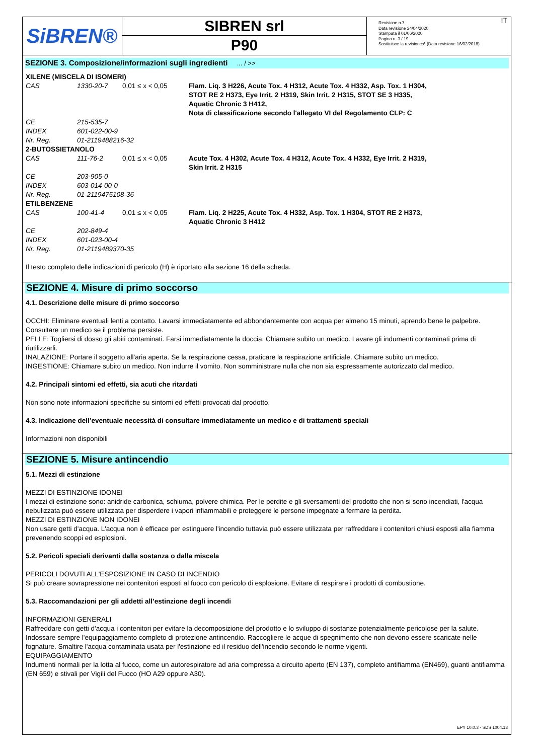SiBREN®
SIBREN srl
P90
Revisione n.7
Data revisione 24/04/2020
Stampata il 01/06/2020
Pagina n. 3 / 19
Sostituisce la revisione:6 (Data revisione 16/02/2018)
IT
SEZIONE 3. Composizione/informazioni sugli ingredienti ... / >>
| XILENE (MISCELA DI ISOMERI) | | | |
| CAS | 1330-20-7 | 0,01 ≤ x < 0,05 | Flam. Liq. 3 H226, Acute Tox. 4 H312, Acute Tox. 4 H332, Asp. Tox. 1 H304, STOT RE 2 H373, Eye Irrit. 2 H319, Skin Irrit. 2 H315, STOT SE 3 H335, Aquatic Chronic 3 H412, Nota di classificazione secondo l'allegato VI del Regolamento CLP: C |
| CE | 215-535-7 | | |
| INDEX | 601-022-00-9 | | |
| Nr. Reg. | 01-2119488216-32 | | |
| 2-BUTOSSIETANOLO | | | |
| CAS | 111-76-2 | 0,01 ≤ x < 0,05 | Acute Tox. 4 H302, Acute Tox. 4 H312, Acute Tox. 4 H332, Eye Irrit. 2 H319, Skin Irrit. 2 H315 |
| CE | 203-905-0 | | |
| INDEX | 603-014-00-0 | | |
| Nr. Reg. | 01-2119475108-36 | | |
| ETILBENZENE | | | |
| CAS | 100-41-4 | 0,01 ≤ x < 0,05 | Flam. Liq. 2 H225, Acute Tox. 4 H332, Asp. Tox. 1 H304, STOT RE 2 H373, Aquatic Chronic 3 H412 |
| CE | 202-849-4 | | |
| INDEX | 601-023-00-4 | | |
| Nr. Reg. | 01-2119489370-35 | | |
Il testo completo delle indicazioni di pericolo (H) è riportato alla sezione 16 della scheda.
SEZIONE 4. Misure di primo soccorso
4.1. Descrizione delle misure di primo soccorso
OCCHI: Eliminare eventuali lenti a contatto. Lavarsi immediatamente ed abbondantemente con acqua per almeno 15 minuti, aprendo bene le palpebre. Consultare un medico se il problema persiste.
PELLE: Togliersi di dosso gli abiti contaminati. Farsi immediatamente la doccia. Chiamare subito un medico. Lavare gli indumenti contaminati prima di riutilizzarli.
INALAZIONE: Portare il soggetto all'aria aperta. Se la respirazione cessa, praticare la respirazione artificiale. Chiamare subito un medico.
INGESTIONE: Chiamare subito un medico. Non indurre il vomito. Non somministrare nulla che non sia espressamente autorizzato dal medico.
4.2. Principali sintomi ed effetti, sia acuti che ritardati
Non sono note informazioni specifiche su sintomi ed effetti provocati dal prodotto.
4.3. Indicazione dell’eventuale necessità di consultare immediatamente un medico e di trattamenti speciali
Informazioni non disponibili
SEZIONE 5. Misure antincendio
5.1. Mezzi di estinzione
MEZZI DI ESTINZIONE IDONEI
I mezzi di estinzione sono: anidride carbonica, schiuma, polvere chimica. Per le perdite e gli sversamenti del prodotto che non si sono incendiati, l'acqua nebulizzata può essere utilizzata per disperdere i vapori infiammabili e proteggere le persone impegnate a fermare la perdita.
MEZZI DI ESTINZIONE NON IDONEI
Non usare getti d'acqua. L'acqua non è efficace per estinguere l'incendio tuttavia può essere utilizzata per raffreddare i contenitori chiusi esposti alla fiamma prevenendo scoppi ed esplosioni.
5.2. Pericoli speciali derivanti dalla sostanza o dalla miscela
PERICOLI DOVUTI ALL'ESPOSIZIONE IN CASO DI INCENDIO
Si può creare sovrapressione nei contenitori esposti al fuoco con pericolo di esplosione. Evitare di respirare i prodotti di combustione.
5.3. Raccomandazioni per gli addetti all’estinzione degli incendi
INFORMAZIONI GENERALI
Raffreddare con getti d'acqua i contenitori per evitare la decomposizione del prodotto e lo sviluppo di sostanze potenzialmente pericolose per la salute. Indossare sempre l'equipaggiamento completo di protezione antincendio. Raccogliere le acque di spegnimento che non devono essere scaricate nelle fognature. Smaltire l'acqua contaminata usata per l'estinzione ed il residuo dell'incendio secondo le norme vigenti.
EQUIPAGGIAMENTO
Indumenti normali per la lotta al fuoco, come un autorespiratore ad aria compressa a circuito aperto (EN 137), completo antifiamma (EN469), guanti antifiamma (EN 659) e stivali per Vigili del Fuoco (HO A29 oppure A30).
EPY 10.0.3 - SDS 1004.13